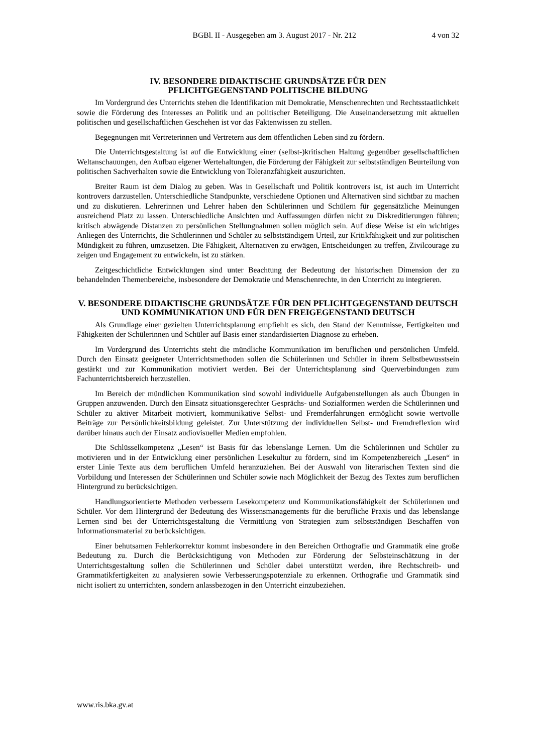BGBl. II - Ausgegeben am 3. August 2017 - Nr. 212 4 von 32
IV. BESONDERE DIDAKTISCHE GRUNDSÄTZE FÜR DEN
PFLICHTGEGENSTAND POLITISCHE BILDUNG
Im Vordergrund des Unterrichts stehen die Identifikation mit Demokratie, Menschenrechten und Rechtsstaatlichkeit sowie die Förderung des Interesses an Politik und an politischer Beteiligung. Die Auseinandersetzung mit aktuellen politischen und gesellschaftlichen Geschehen ist vor das Faktenwissen zu stellen.
Begegnungen mit Vertreterinnen und Vertretern aus dem öffentlichen Leben sind zu fördern.
Die Unterrichtsgestaltung ist auf die Entwicklung einer (selbst-)kritischen Haltung gegenüber gesellschaftlichen Weltanschauungen, den Aufbau eigener Wertehaltungen, die Förderung der Fähigkeit zur selbstständigen Beurteilung von politischen Sachverhalten sowie die Entwicklung von Toleranzfähigkeit auszurichten.
Breiter Raum ist dem Dialog zu geben. Was in Gesellschaft und Politik kontrovers ist, ist auch im Unterricht kontrovers darzustellen. Unterschiedliche Standpunkte, verschiedene Optionen und Alternativen sind sichtbar zu machen und zu diskutieren. Lehrerinnen und Lehrer haben den Schülerinnen und Schülern für gegensätzliche Meinungen ausreichend Platz zu lassen. Unterschiedliche Ansichten und Auffassungen dürfen nicht zu Diskreditierungen führen; kritisch abwägende Distanzen zu persönlichen Stellungnahmen sollen möglich sein. Auf diese Weise ist ein wichtiges Anliegen des Unterrichts, die Schülerinnen und Schüler zu selbstständigem Urteil, zur Kritikfähigkeit und zur politischen Mündigkeit zu führen, umzusetzen. Die Fähigkeit, Alternativen zu erwägen, Entscheidungen zu treffen, Zivilcourage zu zeigen und Engagement zu entwickeln, ist zu stärken.
Zeitgeschichtliche Entwicklungen sind unter Beachtung der Bedeutung der historischen Dimension der zu behandelnden Themenbereiche, insbesondere der Demokratie und Menschenrechte, in den Unterricht zu integrieren.
V. BESONDERE DIDAKTISCHE GRUNDSÄTZE FÜR DEN PFLICHTGEGENSTAND DEUTSCH UND KOMMUNIKATION UND FÜR DEN FREIGEGENSTAND DEUTSCH
Als Grundlage einer gezielten Unterrichtsplanung empfiehlt es sich, den Stand der Kenntnisse, Fertigkeiten und Fähigkeiten der Schülerinnen und Schüler auf Basis einer standardisierten Diagnose zu erheben.
Im Vordergrund des Unterrichts steht die mündliche Kommunikation im beruflichen und persönlichen Umfeld. Durch den Einsatz geeigneter Unterrichtsmethoden sollen die Schülerinnen und Schüler in ihrem Selbstbewusstsein gestärkt und zur Kommunikation motiviert werden. Bei der Unterrichtsplanung sind Querverbindungen zum Fachunterrichtsbereich herzustellen.
Im Bereich der mündlichen Kommunikation sind sowohl individuelle Aufgabenstellungen als auch Übungen in Gruppen anzuwenden. Durch den Einsatz situationsgerechter Gesprächs- und Sozialformen werden die Schülerinnen und Schüler zu aktiver Mitarbeit motiviert, kommunikative Selbst- und Fremderfahrungen ermöglicht sowie wertvolle Beiträge zur Persönlichkeitsbildung geleistet. Zur Unterstützung der individuellen Selbst- und Fremdreflexion wird darüber hinaus auch der Einsatz audiovisueller Medien empfohlen.
Die Schlüsselkompetenz „Lesen“ ist Basis für das lebenslange Lernen. Um die Schülerinnen und Schüler zu motivieren und in der Entwicklung einer persönlichen Lesekultur zu fördern, sind im Kompetenzbereich „Lesen“ in erster Linie Texte aus dem beruflichen Umfeld heranzuziehen. Bei der Auswahl von literarischen Texten sind die Vorbildung und Interessen der Schülerinnen und Schüler sowie nach Möglichkeit der Bezug des Textes zum beruflichen Hintergrund zu berücksichtigen.
Handlungsorientierte Methoden verbessern Lesekompetenz und Kommunikationsfähigkeit der Schülerinnen und Schüler. Vor dem Hintergrund der Bedeutung des Wissensmanagements für die berufliche Praxis und das lebenslange Lernen sind bei der Unterrichtsgestaltung die Vermittlung von Strategien zum selbstständigen Beschaffen von Informationsmaterial zu berücksichtigen.
Einer behutsamen Fehlerkorrektur kommt insbesondere in den Bereichen Orthografie und Grammatik eine große Bedeutung zu. Durch die Berücksichtigung von Methoden zur Förderung der Selbsteinschätzung in der Unterrichtsgestaltung sollen die Schülerinnen und Schüler dabei unterstützt werden, ihre Rechtschreib- und Grammatikfertigkeiten zu analysieren sowie Verbesserungspotenziale zu erkennen. Orthografie und Grammatik sind nicht isoliert zu unterrichten, sondern anlassbezogen in den Unterricht einzubeziehen.
www.ris.bka.gv.at